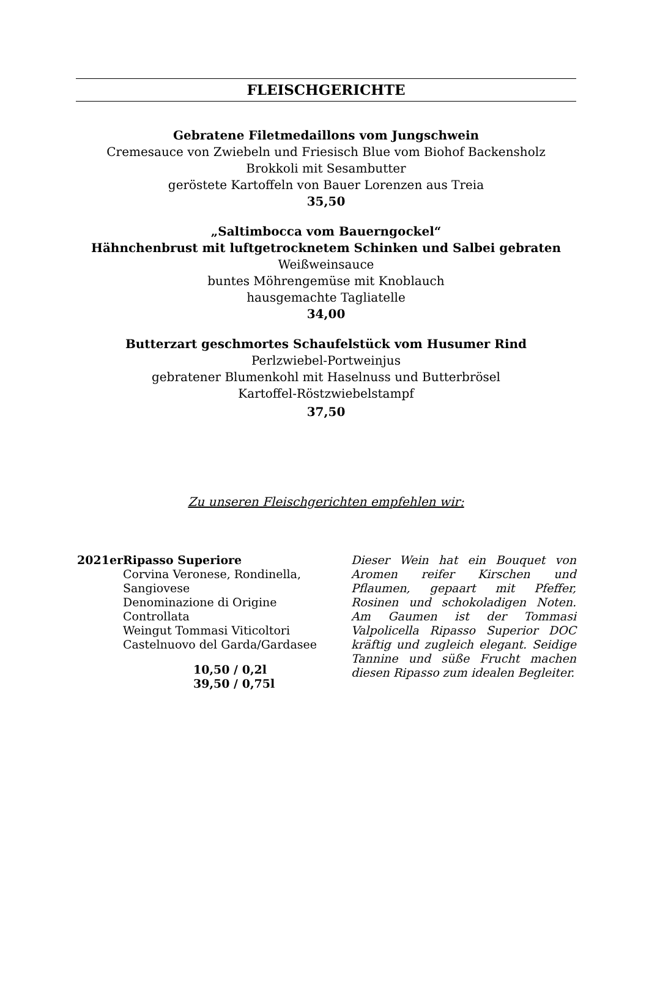FLEISCHGERICHTE
Gebratene Filetmedaillons vom Jungschwein
Cremesauce von Zwiebeln und Friesisch Blue vom Biohof Backensholz
Brokkoli mit Sesambutter
geröstete Kartoffeln von Bauer Lorenzen aus Treia
35,50
„Saltimbocca vom Bauerngockel“
Hähnchenbrust mit luftgetrocknetem Schinken und Salbei gebraten
Weißweinsauce
buntes Möhrengemüse mit Knoblauch
hausgemachte Tagliatelle
34,00
Butterzart geschmortes Schaufelstück vom Husumer Rind
Perlzwiebel-Portweinjus
gebratener Blumenkohl mit Haselnuss und Butterbrösel
Kartoffel-Röstzwiebelstampf
37,50
Zu unseren Fleischgerichten empfehlen wir:
2021er Ripasso Superiore
Corvina Veronese, Rondinella, Sangiovese
Denominazione di Origine Controllata
Weingut Tommasi Viticoltori
Castelnuovo del Garda/Gardasee
10,50 / 0,2l
39,50 / 0,75l
Dieser Wein hat ein Bouquet von Aromen reifer Kirschen und Pflaumen, gepaart mit Pfeffer, Rosinen und schokoladigen Noten. Am Gaumen ist der Tommasi Valpolicella Ripasso Superior DOC kräftig und zugleich elegant. Seidige Tannine und süße Frucht machen diesen Ripasso zum idealen Begleiter.